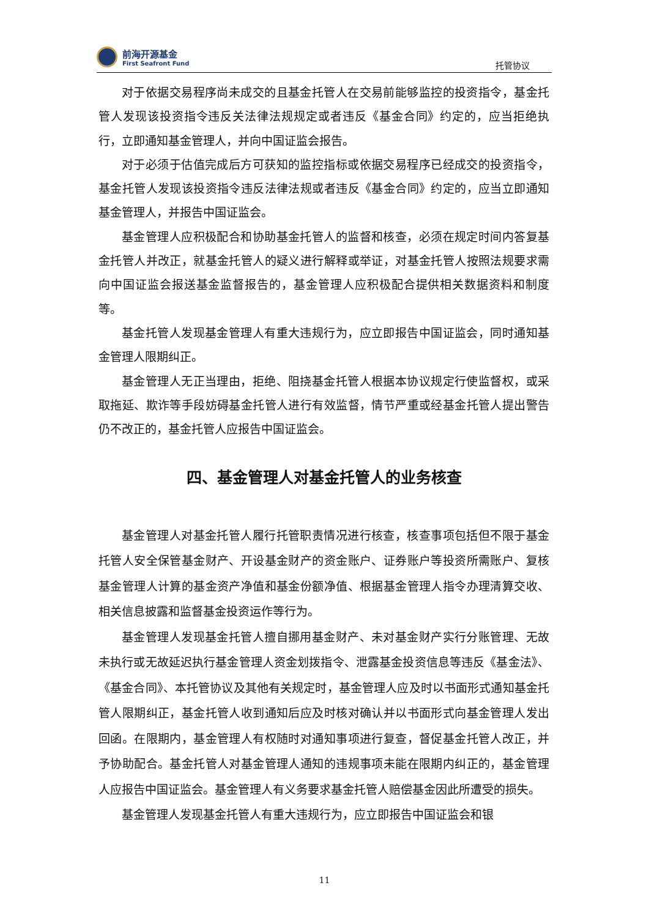前海开源基金
First Seafront Fund
托管协议
对于依据交易程序尚未成交的且基金托管人在交易前能够监控的投资指令，基金托管人发现该投资指令违反关法律法规规定或者违反《基金合同》约定的，应当拒绝执行，立即通知基金管理人，并向中国证监会报告。
对于必须于估值完成后方可获知的监控指标或依据交易程序已经成交的投资指令，基金托管人发现该投资指令违反法律法规或者违反《基金合同》约定的，应当立即通知基金管理人，并报告中国证监会。
基金管理人应积极配合和协助基金托管人的监督和核查，必须在规定时间内答复基金托管人并改正，就基金托管人的疑义进行解释或举证，对基金托管人按照法规要求需向中国证监会报送基金监督报告的，基金管理人应积极配合提供相关数据资料和制度等。
基金托管人发现基金管理人有重大违规行为，应立即报告中国证监会，同时通知基金管理人限期纠正。
基金管理人无正当理由，拒绝、阻挠基金托管人根据本协议规定行使监督权，或采取拖延、欺诈等手段妨碍基金托管人进行有效监督，情节严重或经基金托管人提出警告仍不改正的，基金托管人应报告中国证监会。
四、基金管理人对基金托管人的业务核查
基金管理人对基金托管人履行托管职责情况进行核查，核查事项包括但不限于基金托管人安全保管基金财产、开设基金财产的资金账户、证券账户等投资所需账户、复核基金管理人计算的基金资产净值和基金份额净值、根据基金管理人指令办理清算交收、相关信息披露和监督基金投资运作等行为。
基金管理人发现基金托管人擅自挪用基金财产、未对基金财产实行分账管理、无故未执行或无故延迟执行基金管理人资金划拨指令、泄露基金投资信息等违反《基金法》、《基金合同》、本托管协议及其他有关规定时，基金管理人应及时以书面形式通知基金托管人限期纠正，基金托管人收到通知后应及时核对确认并以书面形式向基金管理人发出回函。在限期内，基金管理人有权随时对通知事项进行复查，督促基金托管人改正，并予协助配合。基金托管人对基金管理人通知的违规事项未能在限期内纠正的，基金管理人应报告中国证监会。基金管理人有义务要求基金托管人赔偿基金因此所遭受的损失。
基金管理人发现基金托管人有重大违规行为，应立即报告中国证监会和银
11